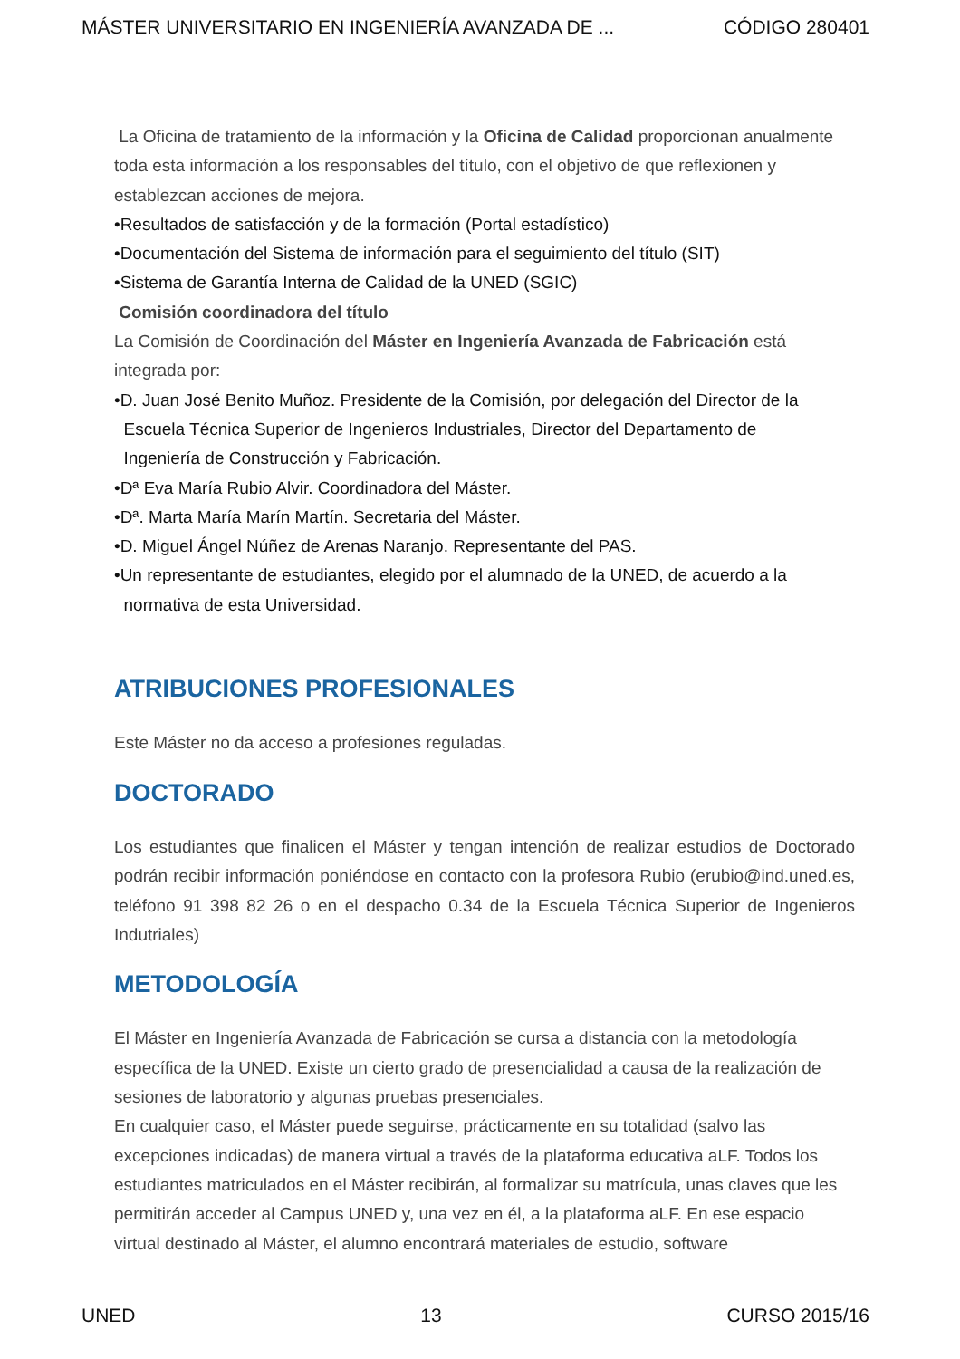MÁSTER UNIVERSITARIO EN INGENIERÍA AVANZADA DE ... CÓDIGO 280401
La Oficina de tratamiento de la información y la Oficina de Calidad proporcionan anualmente toda esta información a los responsables del título, con el objetivo de que reflexionen y establezcan acciones de mejora.
•Resultados de satisfacción y de la formación (Portal estadístico)
•Documentación del Sistema de información para el seguimiento del título (SIT)
•Sistema de Garantía Interna de Calidad de la UNED (SGIC)
Comisión coordinadora del título
La Comisión de Coordinación del Máster en Ingeniería Avanzada de Fabricación está integrada por:
•D. Juan José Benito Muñoz. Presidente de la Comisión, por delegación del Director de la
Escuela Técnica Superior de Ingenieros Industriales, Director del Departamento de
Ingeniería de Construcción y Fabricación.
•Dª Eva María Rubio Alvir. Coordinadora del Máster.
•Dª. Marta María Marín Martín. Secretaria del Máster.
•D. Miguel Ángel Núñez de Arenas Naranjo. Representante del PAS.
•Un representante de estudiantes, elegido por el alumnado de la UNED, de acuerdo a la
normativa de esta Universidad.
ATRIBUCIONES PROFESIONALES
Este Máster no da acceso a profesiones reguladas.
DOCTORADO
Los estudiantes que finalicen el Máster y tengan intención de realizar estudios de Doctorado podrán recibir información poniéndose en contacto con la profesora Rubio (erubio@ind.uned.es, teléfono 91 398 82 26 o en el despacho 0.34 de la Escuela Técnica Superior de Ingenieros Indutriales)
METODOLOGÍA
El Máster en Ingeniería Avanzada de Fabricación se cursa a distancia con la metodología específica de la UNED. Existe un cierto grado de presencialidad a causa de la realización de sesiones de laboratorio y algunas pruebas presenciales.
En cualquier caso, el Máster puede seguirse, prácticamente en su totalidad (salvo las excepciones indicadas) de manera virtual a través de la plataforma educativa aLF. Todos los estudiantes matriculados en el Máster recibirán, al formalizar su matrícula, unas claves que les permitirán acceder al Campus UNED y, una vez en él, a la plataforma aLF. En ese espacio virtual destinado al Máster, el alumno encontrará materiales de estudio, software
UNED 13 CURSO 2015/16